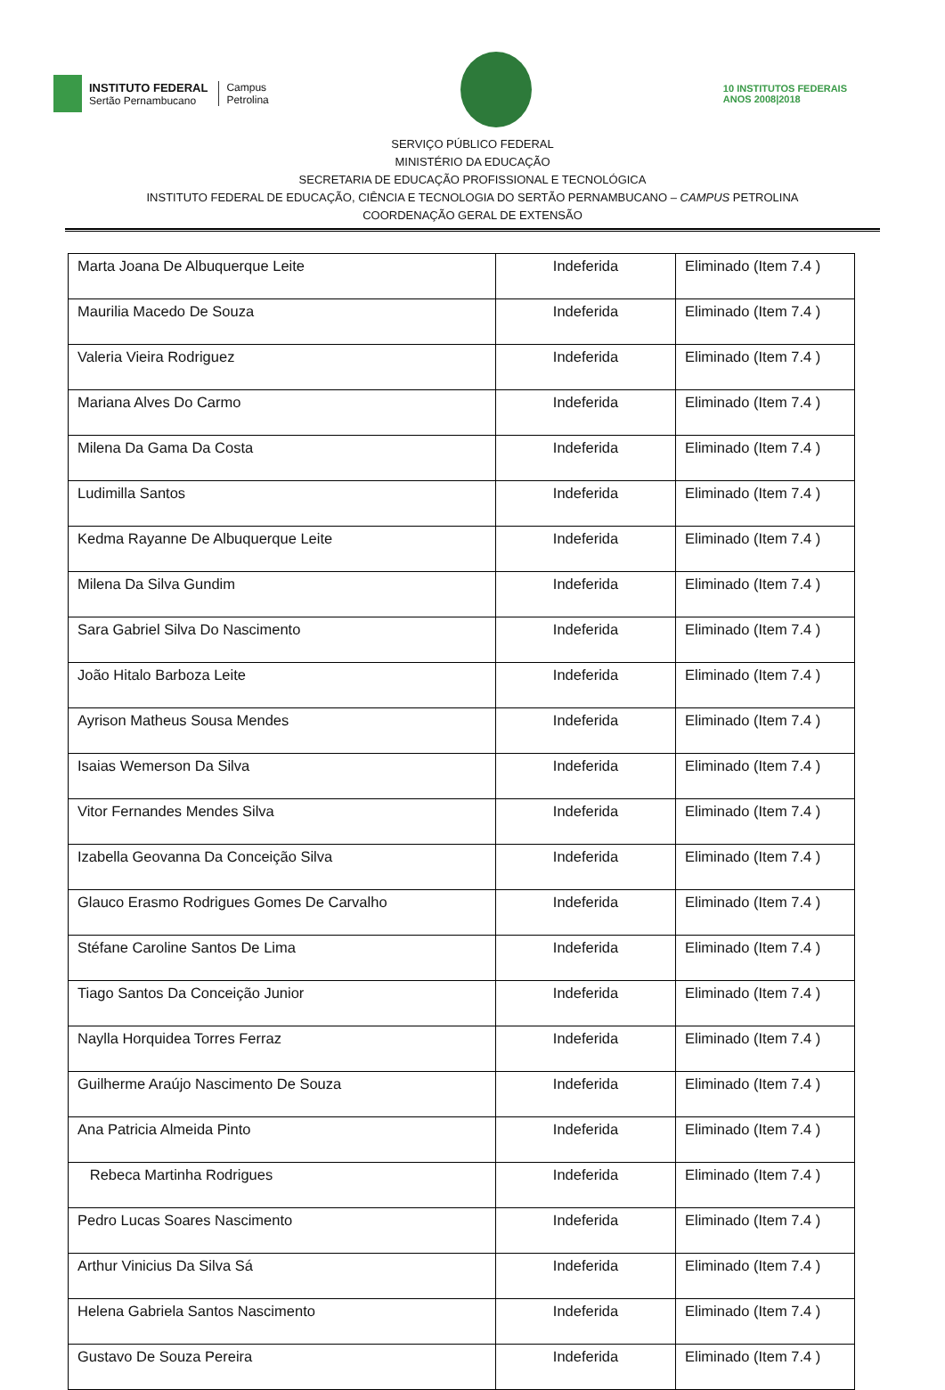INSTITUTO FEDERAL
Sertão Pernambucano
Campus
Petrolina
10 INSTITUTOS FEDERAIS
ANOS 2008|2018
SERVIÇO PÚBLICO FEDERAL
MINISTÉRIO DA EDUCAÇÃO
SECRETARIA DE EDUCAÇÃO PROFISSIONAL E TECNOLÓGICA
INSTITUTO FEDERAL DE EDUCAÇÃO, CIÊNCIA E TECNOLOGIA DO SERTÃO PERNAMBUCANO – CAMPUS PETROLINA
COORDENAÇÃO GERAL DE EXTENSÃO
| Marta Joana De Albuquerque Leite | Indeferida | Eliminado (Item 7.4 ) |
| Maurilia Macedo De Souza | Indeferida | Eliminado (Item 7.4 ) |
| Valeria Vieira Rodriguez | Indeferida | Eliminado (Item 7.4 ) |
| Mariana Alves Do Carmo | Indeferida | Eliminado (Item 7.4 ) |
| Milena Da Gama Da Costa | Indeferida | Eliminado (Item 7.4 ) |
| Ludimilla Santos | Indeferida | Eliminado (Item 7.4 ) |
| Kedma Rayanne De Albuquerque Leite | Indeferida | Eliminado (Item 7.4 ) |
| Milena Da Silva Gundim | Indeferida | Eliminado (Item 7.4 ) |
| Sara Gabriel Silva Do Nascimento | Indeferida | Eliminado (Item 7.4 ) |
| João Hitalo Barboza Leite | Indeferida | Eliminado (Item 7.4 ) |
| Ayrison Matheus Sousa Mendes | Indeferida | Eliminado (Item 7.4 ) |
| Isaias Wemerson Da Silva | Indeferida | Eliminado (Item 7.4 ) |
| Vitor Fernandes Mendes Silva | Indeferida | Eliminado (Item 7.4 ) |
| Izabella Geovanna Da Conceição Silva | Indeferida | Eliminado (Item 7.4 ) |
| Glauco Erasmo Rodrigues Gomes De Carvalho | Indeferida | Eliminado (Item 7.4 ) |
| Stéfane Caroline Santos De Lima | Indeferida | Eliminado (Item 7.4 ) |
| Tiago Santos Da Conceição Junior | Indeferida | Eliminado (Item 7.4 ) |
| Naylla Horquidea Torres Ferraz | Indeferida | Eliminado (Item 7.4 ) |
| Guilherme Araújo Nascimento De Souza | Indeferida | Eliminado (Item 7.4 ) |
| Ana Patricia Almeida Pinto | Indeferida | Eliminado (Item 7.4 ) |
| Rebeca Martinha Rodrigues | Indeferida | Eliminado (Item 7.4 ) |
| Pedro Lucas Soares Nascimento | Indeferida | Eliminado (Item 7.4 ) |
| Arthur Vinicius Da Silva Sá | Indeferida | Eliminado (Item 7.4 ) |
| Helena Gabriela Santos Nascimento | Indeferida | Eliminado (Item 7.4 ) |
| Gustavo De Souza Pereira | Indeferida | Eliminado (Item 7.4 ) |